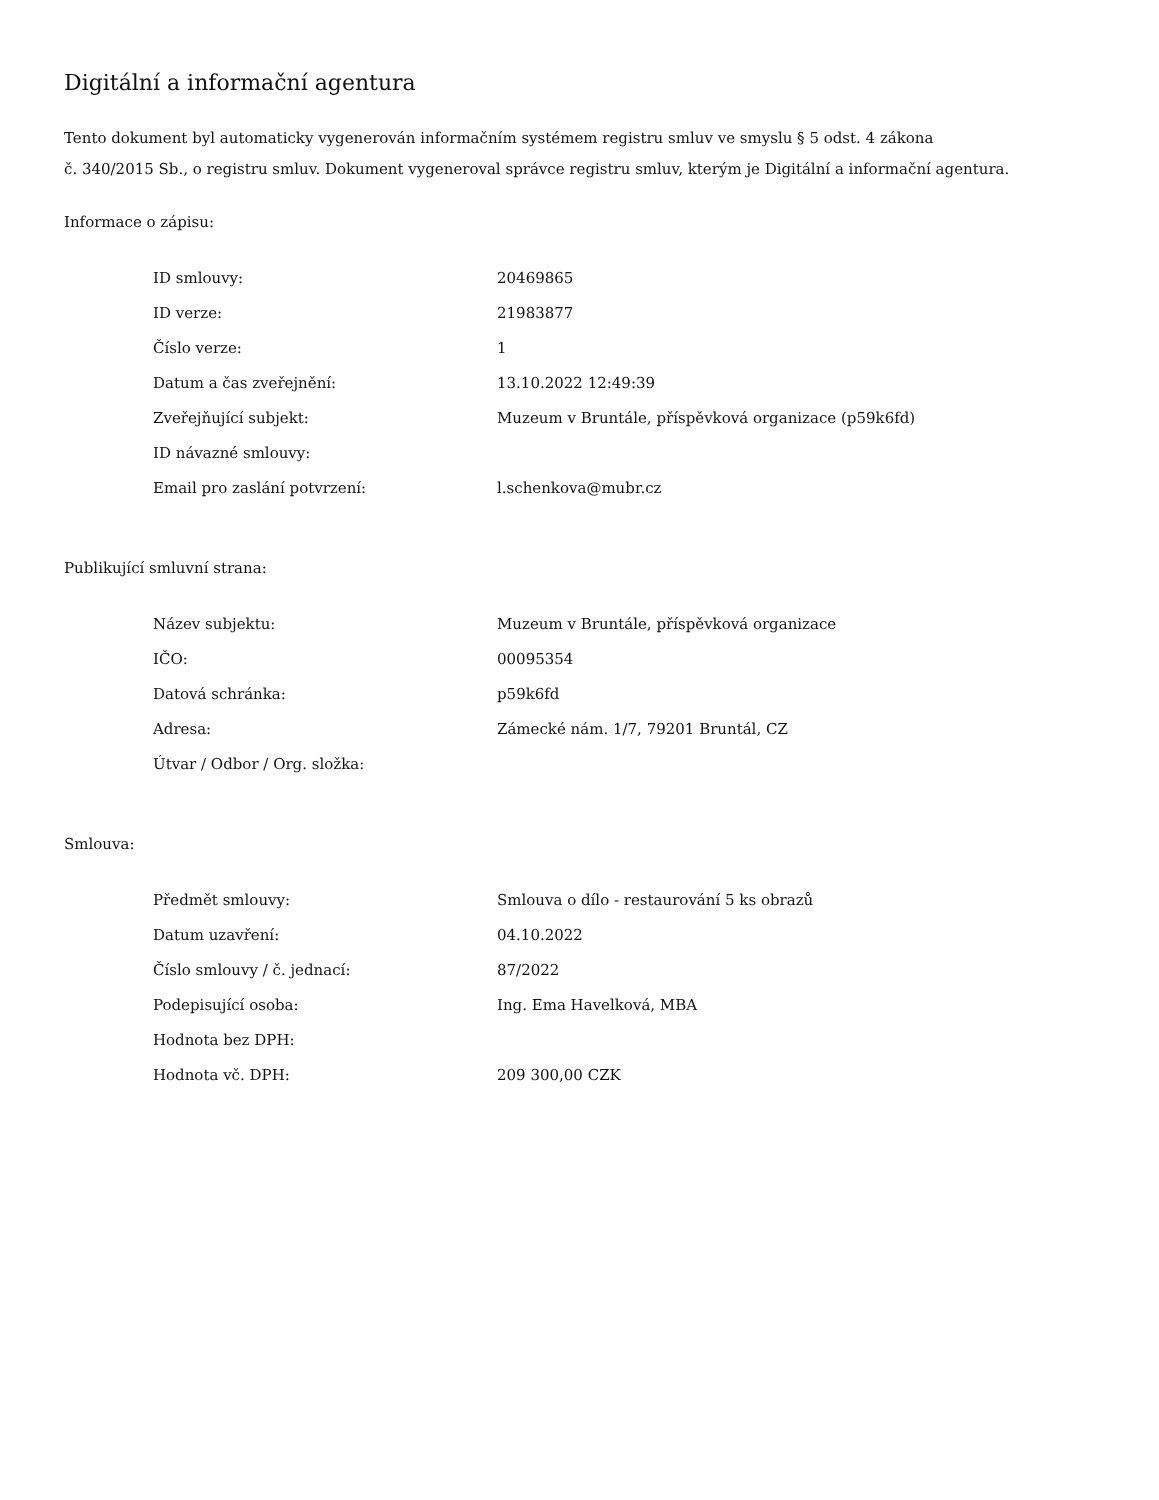Digitální a informační agentura
Tento dokument byl automaticky vygenerován informačním systémem registru smluv ve smyslu § 5 odst. 4 zákona
č. 340/2015 Sb., o registru smluv. Dokument vygeneroval správce registru smluv, kterým je Digitální a informační agentura.
Informace o zápisu:
| ID smlouvy: | 20469865 |
| ID verze: | 21983877 |
| Číslo verze: | 1 |
| Datum a čas zveřejnění: | 13.10.2022 12:49:39 |
| Zveřejňující subjekt: | Muzeum v Bruntále, příspěvková organizace (p59k6fd) |
| ID návazné smlouvy: | |
| Email pro zaslání potvrzení: | l.schenkova@mubr.cz |
Publikující smluvní strana:
| Název subjektu: | Muzeum v Bruntále, příspěvková organizace |
| IČO: | 00095354 |
| Datová schránka: | p59k6fd |
| Adresa: | Zámecké nám. 1/7, 79201 Bruntál, CZ |
| Útvar / Odbor / Org. složka: | |
Smlouva:
| Předmět smlouvy: | Smlouva o dílo - restaurování 5 ks obrazů |
| Datum uzavření: | 04.10.2022 |
| Číslo smlouvy / č. jednací: | 87/2022 |
| Podepisující osoba: | Ing. Ema Havelková, MBA |
| Hodnota bez DPH: | |
| Hodnota vč. DPH: | 209 300,00 CZK |